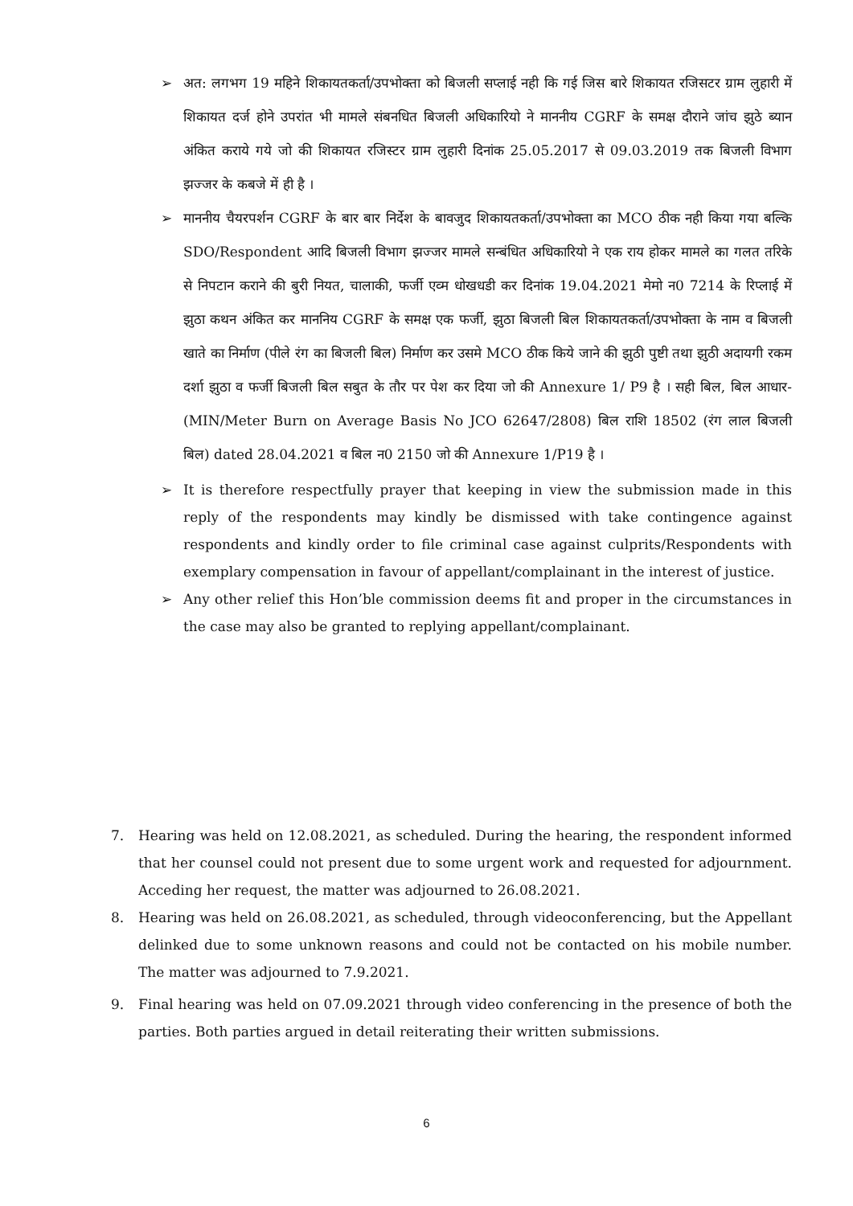➢ अत: लगभग 19 महिने शिकायतकर्ता/उपभोक्ता को बिजली सप्लाई नही कि गई जिस बारे शिकायत रजिसटर ग्राम लुहारी में शिकायत दर्ज होने उपरांत भी मामले संबनधित बिजली अधिकारियो ने माननीय CGRF के समक्ष दौराने जांच झुठे ब्यान अंकित कराये गये जो की शिकायत रजिस्टर ग्राम लुहारी दिनांक 25.05.2017 से 09.03.2019 तक बिजली विभाग झज्जर के कबजे में ही है ।
➢ माननीय चैयरपर्शन CGRF के बार बार निर्देश के बावजुद शिकायतकर्ता/उपभोक्ता का MCO ठीक नही किया गया बल्कि SDO/Respondent आदि बिजली विभाग झज्जर मामले सन्बंधित अधिकारियो ने एक राय होकर मामले का गलत तरिके से निपटान कराने की बुरी नियत, चालाकी, फर्जी एव्म धोखधडी कर दिनांक 19.04.2021 मेमो न0 7214 के रिप्लाई में झुठा कथन अंकित कर माननिय CGRF के समक्ष एक फर्जी, झुठा बिजली बिल शिकायतकर्ता/उपभोक्ता के नाम व बिजली खाते का निर्माण (पीले रंग का बिजली बिल) निर्माण कर उसमे MCO ठीक किये जाने की झुठी पुष्टी तथा झुठी अदायगी रकम दर्शा झुठा व फर्जी बिजली बिल सबुत के तौर पर पेश कर दिया जो की Annexure 1/ P9 है । सही बिल, बिल आधार- (MIN/Meter Burn on Average Basis No JCO 62647/2808) बिल राशि 18502 (रंग लाल बिजली बिल) dated 28.04.2021 व बिल न0 2150 जो की Annexure 1/P19 है ।
➢ It is therefore respectfully prayer that keeping in view the submission made in this reply of the respondents may kindly be dismissed with take contingence against respondents and kindly order to file criminal case against culprits/Respondents with exemplary compensation in favour of appellant/complainant in the interest of justice.
➢ Any other relief this Hon’ble commission deems fit and proper in the circumstances in the case may also be granted to replying appellant/complainant.
7. Hearing was held on 12.08.2021, as scheduled. During the hearing, the respondent informed that her counsel could not present due to some urgent work and requested for adjournment. Acceding her request, the matter was adjourned to 26.08.2021.
8. Hearing was held on 26.08.2021, as scheduled, through videoconferencing, but the Appellant delinked due to some unknown reasons and could not be contacted on his mobile number. The matter was adjourned to 7.9.2021.
9. Final hearing was held on 07.09.2021 through video conferencing in the presence of both the parties. Both parties argued in detail reiterating their written submissions.
6